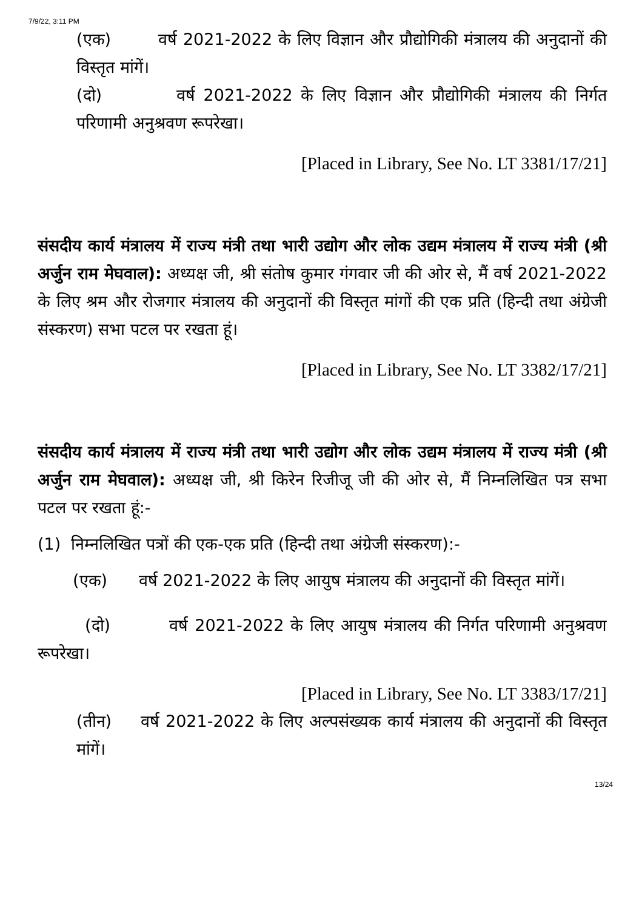7/9/22, 3:11 PM
(एक) वर्ष 2021-2022 के लिए विज्ञान और प्रौद्योगिकी मंत्रालय की अनुदानों की विस्तृत मांगें।
(दो) वर्ष 2021-2022 के लिए विज्ञान और प्रौद्योगिकी मंत्रालय की निर्गत परिणामी अनुश्रवण रूपरेखा।
[Placed in Library, See No. LT 3381/17/21]
संसदीय कार्य मंत्रालय में राज्य मंत्री तथा भारी उद्योग और लोक उद्यम मंत्रालय में राज्य मंत्री (श्री अर्जुन राम मेघवाल): अध्यक्ष जी, श्री संतोष कुमार गंगवार जी की ओर से, मैं वर्ष 2021-2022 के लिए श्रम और रोजगार मंत्रालय की अनुदानों की विस्तृत मांगों की एक प्रति (हिन्दी तथा अंग्रेजी संस्करण) सभा पटल पर रखता हूं।
[Placed in Library, See No. LT 3382/17/21]
संसदीय कार्य मंत्रालय में राज्य मंत्री तथा भारी उद्योग और लोक उद्यम मंत्रालय में राज्य मंत्री (श्री अर्जुन राम मेघवाल): अध्यक्ष जी, श्री किरेन रिजीजू जी की ओर से, मैं निम्नलिखित पत्र सभा पटल पर रखता हूं:-
(1) निम्नलिखित पत्रों की एक-एक प्रति (हिन्दी तथा अंग्रेजी संस्करण):-
(एक) वर्ष 2021-2022 के लिए आयुष मंत्रालय की अनुदानों की विस्तृत मांगें।
(दो) वर्ष 2021-2022 के लिए आयुष मंत्रालय की निर्गत परिणामी अनुश्रवण रूपरेखा।
[Placed in Library, See No. LT 3383/17/21]
(तीन) वर्ष 2021-2022 के लिए अल्पसंख्यक कार्य मंत्रालय की अनुदानों की विस्तृत मांगें।
13/24